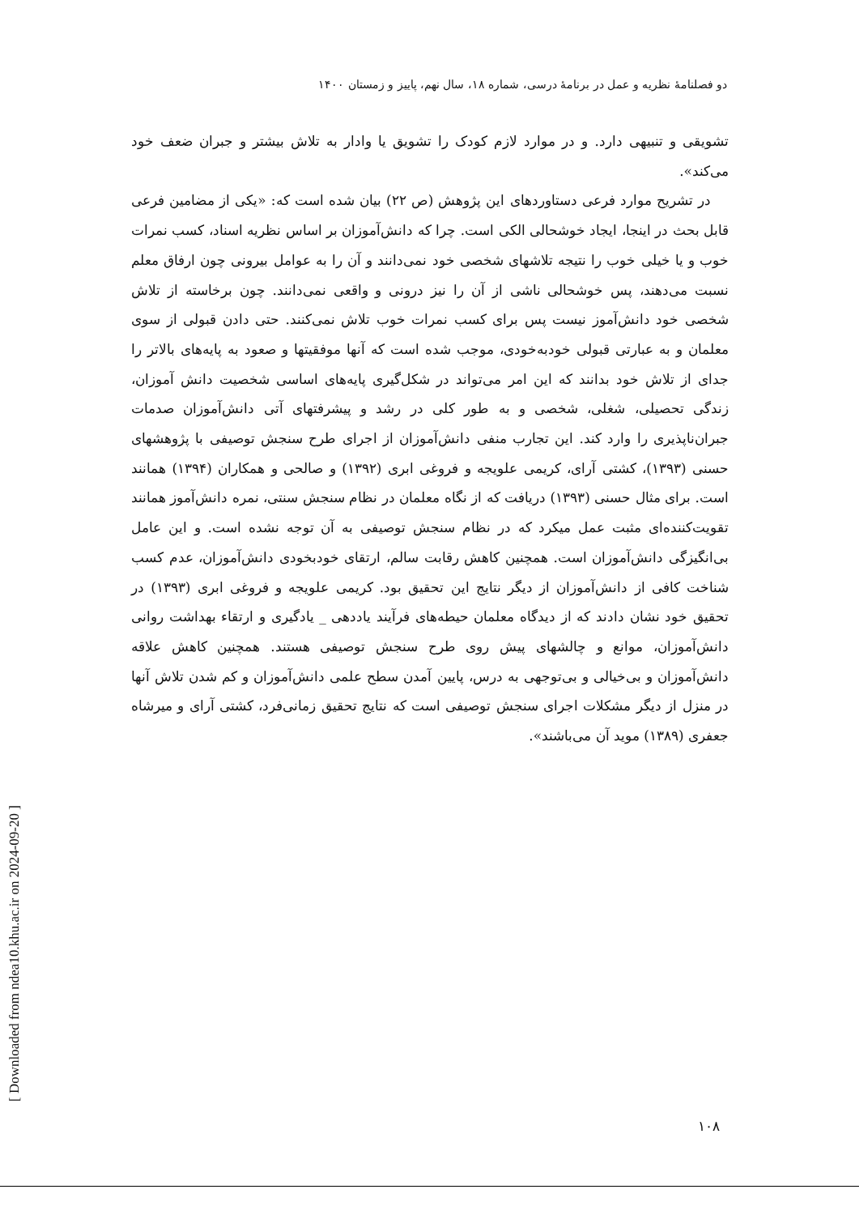دو فصلنامهٔ نظریه و عمل در برنامهٔ درسی، شماره ۱۸، سال نهم، پاییز و زمستان ۱۴۰۰
تشویقی و تنبیهی دارد. و در موارد لازم کودک را تشویق یا وادار به تلاش بیشتر و جبران ضعف خود می‌کند».
در تشریح موارد فرعی دستاوردهای این پژوهش (ص ۲۲) بیان شده است که: «یکی از مضامین فرعی قابل بحث در اینجا، ایجاد خوشحالی الکی است. چرا که دانش‌آموزان بر اساس نظریه اسناد، کسب نمرات خوب و یا خیلی خوب را نتیجه تلاشهای شخصی خود نمی‌دانند و آن را به عوامل بیرونی چون ارفاق معلم نسبت می‌دهند، پس خوشحالی ناشی از آن را نیز درونی و واقعی نمی‌دانند. چون برخاسته از تلاش شخصی خود دانش‌آموز نیست پس برای کسب نمرات خوب تلاش نمی‌کنند. حتی دادن قبولی از سوی معلمان و به عبارتی قبولی خودبه‌خودی، موجب شده است که آنها موفقیتها و صعود به پایه‌های بالاتر را جدای از تلاش خود بدانند که این امر می‌تواند در شکل‌گیری پایه‌های اساسی شخصیت دانش آموزان، زندگی تحصیلی، شغلی، شخصی و به طور کلی در رشد و پیشرفتهای آتی دانش‌آموزان صدمات جبران‌ناپذیری را وارد کند. این تجارب منفی دانش‌آموزان از اجرای طرح سنجش توصیفی با پژوهشهای حسنی (۱۳۹۳)، کشتی آرای، کریمی علویجه و فروغی ابری (۱۳۹۲) و صالحی و همکاران (۱۳۹۴) همانند است. برای مثال حسنی (۱۳۹۳) دریافت که از نگاه معلمان در نظام سنجش سنتی، نمره دانش‌آموز همانند تقویت‌کننده‌ای مثبت عمل میکرد که در نظام سنجش توصیفی به آن توجه نشده است. و این عامل بی‌انگیزگی دانش‌آموزان است. همچنین کاهش رقابت سالم، ارتقای خودبخودی دانش‌آموزان، عدم کسب شناخت کافی از دانش‌آموزان از دیگر نتایج این تحقیق بود. کریمی علویجه و فروغی ابری (۱۳۹۳) در تحقیق خود نشان دادند که از دیدگاه معلمان حیطه‌های فرآیند یاددهی _ یادگیری و ارتقاء بهداشت روانی دانش‌آموزان، موانع و چالشهای پیش روی طرح سنجش توصیفی هستند. همچنین کاهش علاقه دانش‌آموزان و بی‌خیالی و بی‌توجهی به درس، پایین آمدن سطح علمی دانش‌آموزان و کم شدن تلاش آنها در منزل از دیگر مشکلات اجرای سنجش توصیفی است که نتایج تحقیق زمانی‌فرد، کشتی آرای و میرشاه جعفری (۱۳۸۹) موید آن می‌باشند».
۱۰۸
[ Downloaded from ndea10.khu.ac.ir on 2024-09-20 ]